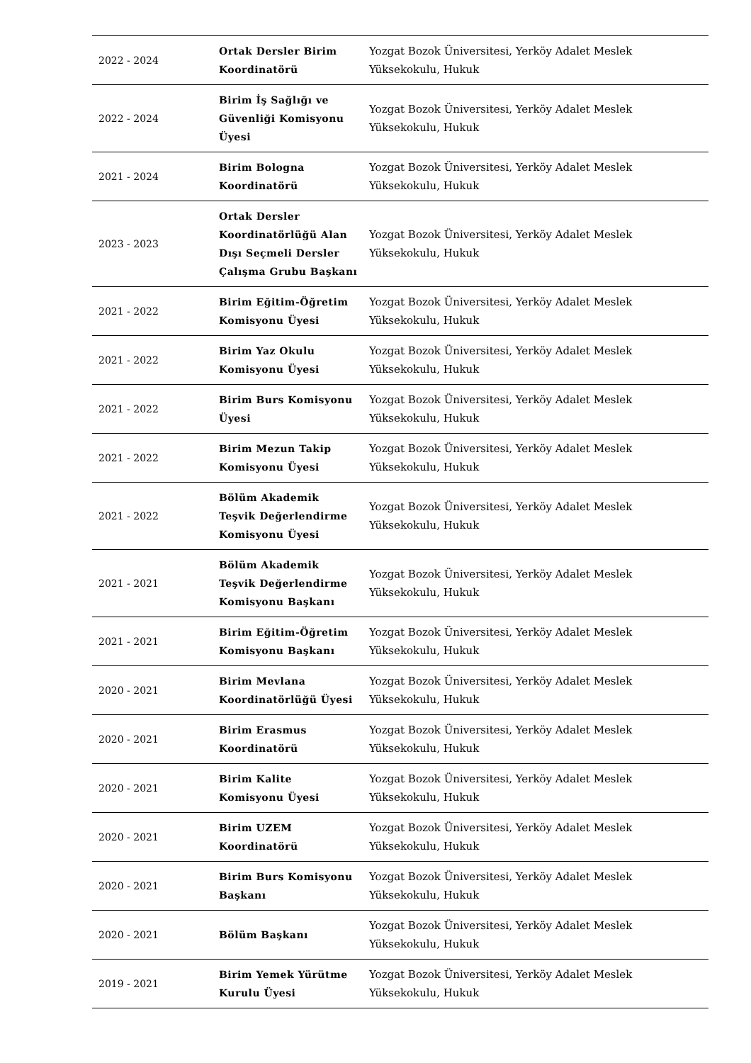| 2022 - 2024 | Ortak Dersler Birim Koordinatörü | Yozgat Bozok Üniversitesi, Yerköy Adalet Meslek Yüksekokulu, Hukuk |
| 2022 - 2024 | Birim İş Sağlığı ve Güvenliği Komisyonu Üyesi | Yozgat Bozok Üniversitesi, Yerköy Adalet Meslek Yüksekokulu, Hukuk |
| 2021 - 2024 | Birim Bologna Koordinatörü | Yozgat Bozok Üniversitesi, Yerköy Adalet Meslek Yüksekokulu, Hukuk |
| 2023 - 2023 | Ortak Dersler Koordinatörlüğü Alan Dışı Seçmeli Dersler Çalışma Grubu Başkanı | Yozgat Bozok Üniversitesi, Yerköy Adalet Meslek Yüksekokulu, Hukuk |
| 2021 - 2022 | Birim Eğitim-Öğretim Komisyonu Üyesi | Yozgat Bozok Üniversitesi, Yerköy Adalet Meslek Yüksekokulu, Hukuk |
| 2021 - 2022 | Birim Yaz Okulu Komisyonu Üyesi | Yozgat Bozok Üniversitesi, Yerköy Adalet Meslek Yüksekokulu, Hukuk |
| 2021 - 2022 | Birim Burs Komisyonu Üyesi | Yozgat Bozok Üniversitesi, Yerköy Adalet Meslek Yüksekokulu, Hukuk |
| 2021 - 2022 | Birim Mezun Takip Komisyonu Üyesi | Yozgat Bozok Üniversitesi, Yerköy Adalet Meslek Yüksekokulu, Hukuk |
| 2021 - 2022 | Bölüm Akademik Teşvik Değerlendirme Komisyonu Üyesi | Yozgat Bozok Üniversitesi, Yerköy Adalet Meslek Yüksekokulu, Hukuk |
| 2021 - 2021 | Bölüm Akademik Teşvik Değerlendirme Komisyonu Başkanı | Yozgat Bozok Üniversitesi, Yerköy Adalet Meslek Yüksekokulu, Hukuk |
| 2021 - 2021 | Birim Eğitim-Öğretim Komisyonu Başkanı | Yozgat Bozok Üniversitesi, Yerköy Adalet Meslek Yüksekokulu, Hukuk |
| 2020 - 2021 | Birim Mevlana Koordinatörlüğü Üyesi | Yozgat Bozok Üniversitesi, Yerköy Adalet Meslek Yüksekokulu, Hukuk |
| 2020 - 2021 | Birim Erasmus Koordinatörü | Yozgat Bozok Üniversitesi, Yerköy Adalet Meslek Yüksekokulu, Hukuk |
| 2020 - 2021 | Birim Kalite Komisyonu Üyesi | Yozgat Bozok Üniversitesi, Yerköy Adalet Meslek Yüksekokulu, Hukuk |
| 2020 - 2021 | Birim UZEM Koordinatörü | Yozgat Bozok Üniversitesi, Yerköy Adalet Meslek Yüksekokulu, Hukuk |
| 2020 - 2021 | Birim Burs Komisyonu Başkanı | Yozgat Bozok Üniversitesi, Yerköy Adalet Meslek Yüksekokulu, Hukuk |
| 2020 - 2021 | Bölüm Başkanı | Yozgat Bozok Üniversitesi, Yerköy Adalet Meslek Yüksekokulu, Hukuk |
| 2019 - 2021 | Birim Yemek Yürütme Kurulu Üyesi | Yozgat Bozok Üniversitesi, Yerköy Adalet Meslek Yüksekokulu, Hukuk |